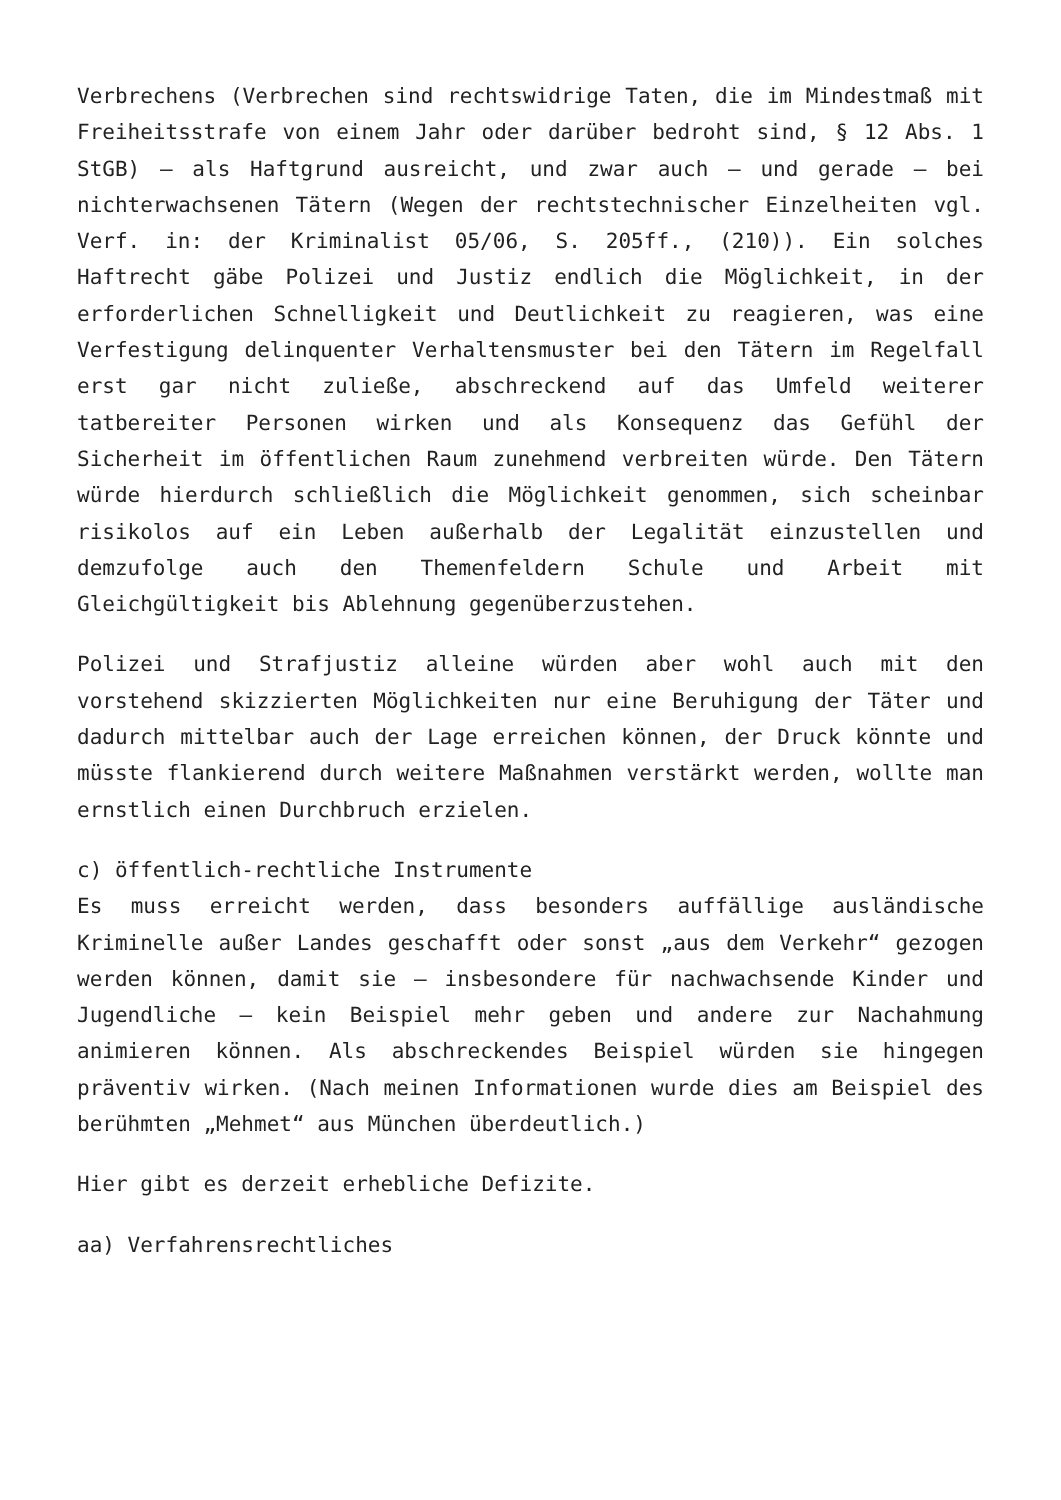Verbrechens (Verbrechen sind rechtswidrige Taten, die im Mindestmaß mit Freiheitsstrafe von einem Jahr oder darüber bedroht sind, § 12 Abs. 1 StGB) – als Haftgrund ausreicht, und zwar auch – und gerade – bei nichterwachsenen Tätern (Wegen der rechtstechnischer Einzelheiten vgl. Verf. in: der Kriminalist 05/06, S. 205ff., (210)). Ein solches Haftrecht gäbe Polizei und Justiz endlich die Möglichkeit, in der erforderlichen Schnelligkeit und Deutlichkeit zu reagieren, was eine Verfestigung delinquenter Verhaltensmuster bei den Tätern im Regelfall erst gar nicht zuließe, abschreckend auf das Umfeld weiterer tatbereiter Personen wirken und als Konsequenz das Gefühl der Sicherheit im öffentlichen Raum zunehmend verbreiten würde. Den Tätern würde hierdurch schließlich die Möglichkeit genommen, sich scheinbar risikolos auf ein Leben außerhalb der Legalität einzustellen und demzufolge auch den Themenfeldern Schule und Arbeit mit Gleichgültigkeit bis Ablehnung gegenüberzustehen.
Polizei und Strafjustiz alleine würden aber wohl auch mit den vorstehend skizzierten Möglichkeiten nur eine Beruhigung der Täter und dadurch mittelbar auch der Lage erreichen können, der Druck könnte und müsste flankierend durch weitere Maßnahmen verstärkt werden, wollte man ernstlich einen Durchbruch erzielen.
c) öffentlich-rechtliche Instrumente
Es muss erreicht werden, dass besonders auffällige ausländische Kriminelle außer Landes geschafft oder sonst „aus dem Verkehr“ gezogen werden können, damit sie – insbesondere für nachwachsende Kinder und Jugendliche – kein Beispiel mehr geben und andere zur Nachahmung animieren können. Als abschreckendes Beispiel würden sie hingegen präventiv wirken. (Nach meinen Informationen wurde dies am Beispiel des berühmten „Mehmet“ aus München überdeutlich.)
Hier gibt es derzeit erhebliche Defizite.
aa) Verfahrensrechtliches